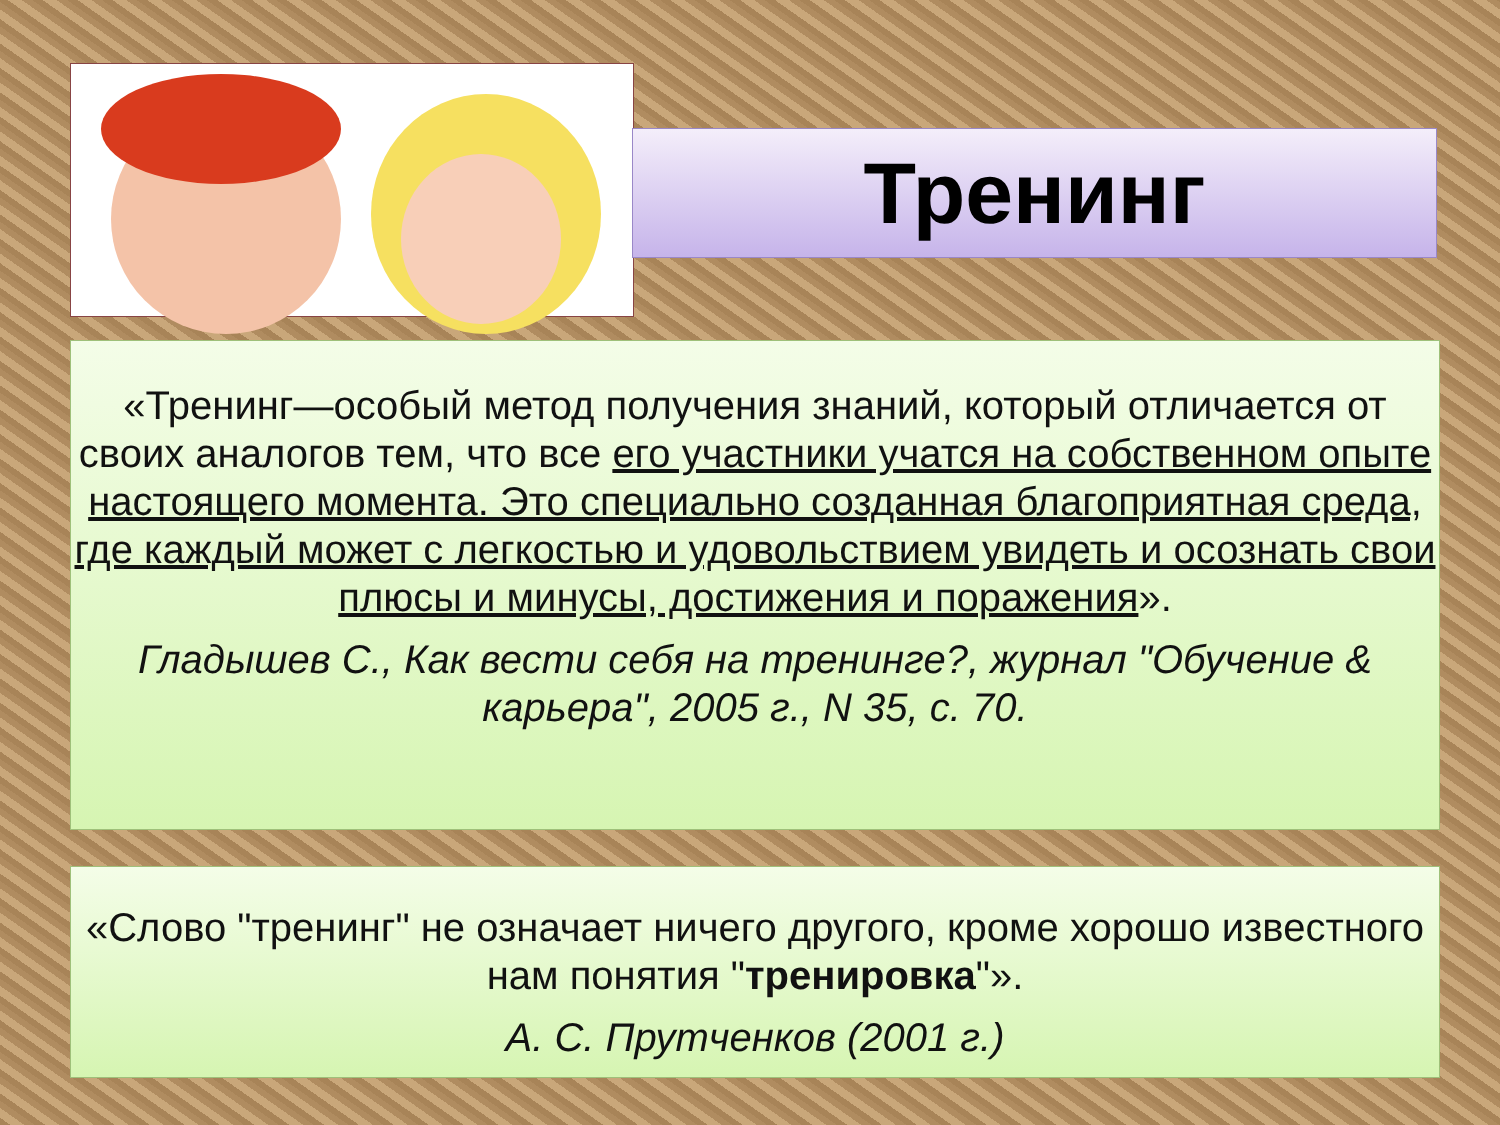Тренинг
«Тренинг—особый метод получения знаний, который отличается от своих аналогов тем, что все его участники учатся на собственном опыте настоящего момента. Это специально созданная благоприятная среда, где каждый может с легкостью и удовольствием увидеть и осознать свои плюсы и минусы, достижения и поражения».
Гладышев С., Как вести себя на тренинге?, журнал "Обучение & карьера", 2005 г., N 35, с. 70.
«Слово "тренинг" не означает ничего другого, кроме хорошо известного нам понятия "тренировка"».
А. С. Прутченков (2001 г.)